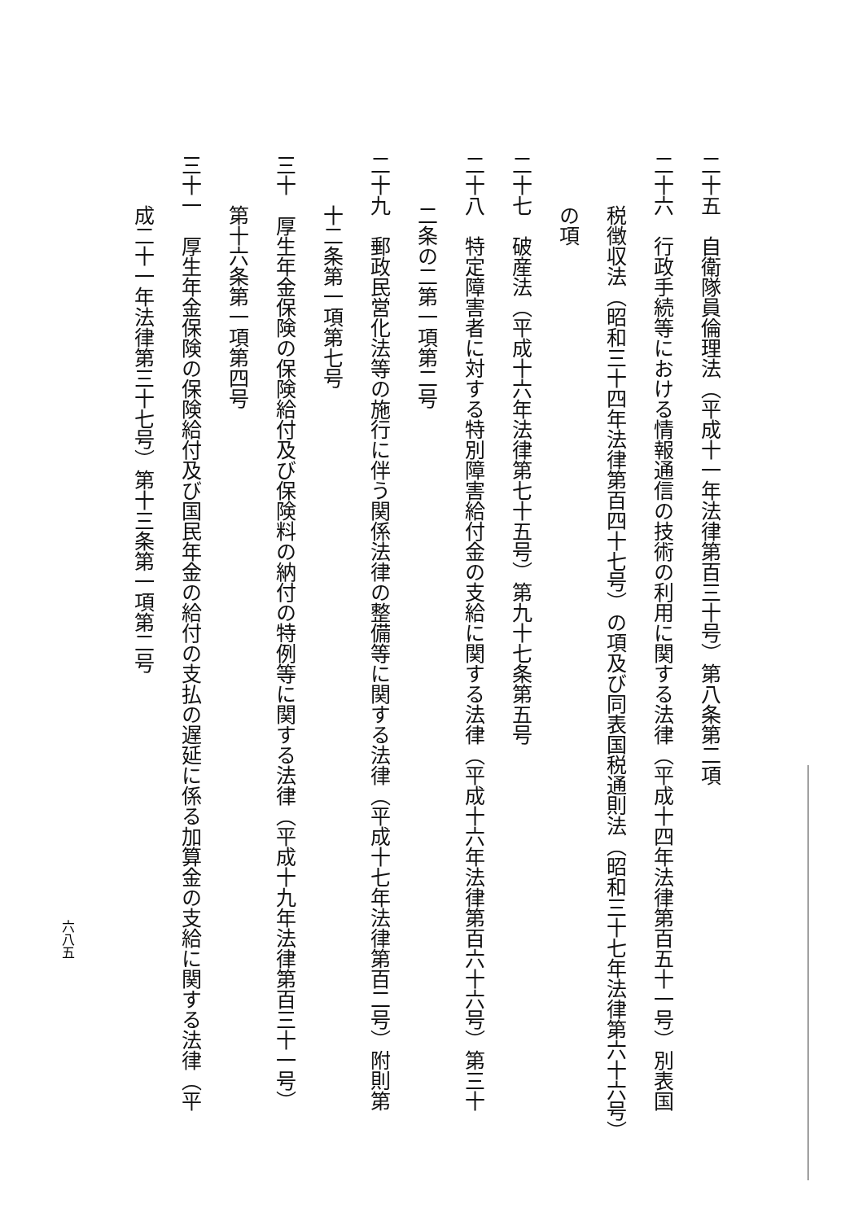二十五　自衛隊員倫理法（平成十一年法律第百三十号）第八条第二項
二十六　行政手続等における情報通信の技術の利用に関する法律（平成十四年法律第百五十一号）別表国
税徴収法（昭和三十四年法律第百四十七号）の項及び同表国税通則法（昭和三十七年法律第六十六号）
の項
二十七　破産法（平成十六年法律第七十五号）第九十七条第五号
二十八　特定障害者に対する特別障害給付金の支給に関する法律（平成十六年法律第百六十六号）第三十
二条の二第一項第二号
二十九　郵政民営化法等の施行に伴う関係法律の整備等に関する法律（平成十七年法律第百二号）附則第
十二条第一項第七号
三十　厚生年金保険の保険給付及び保険料の納付の特例等に関する法律（平成十九年法律第百三十一号）
第十六条第一項第四号
三十一　厚生年金保険の保険給付及び国民年金の給付の支払の遅延に係る加算金の支給に関する法律（平
成二十一年法律第三十七号）第十三条第一項第二号
六八五